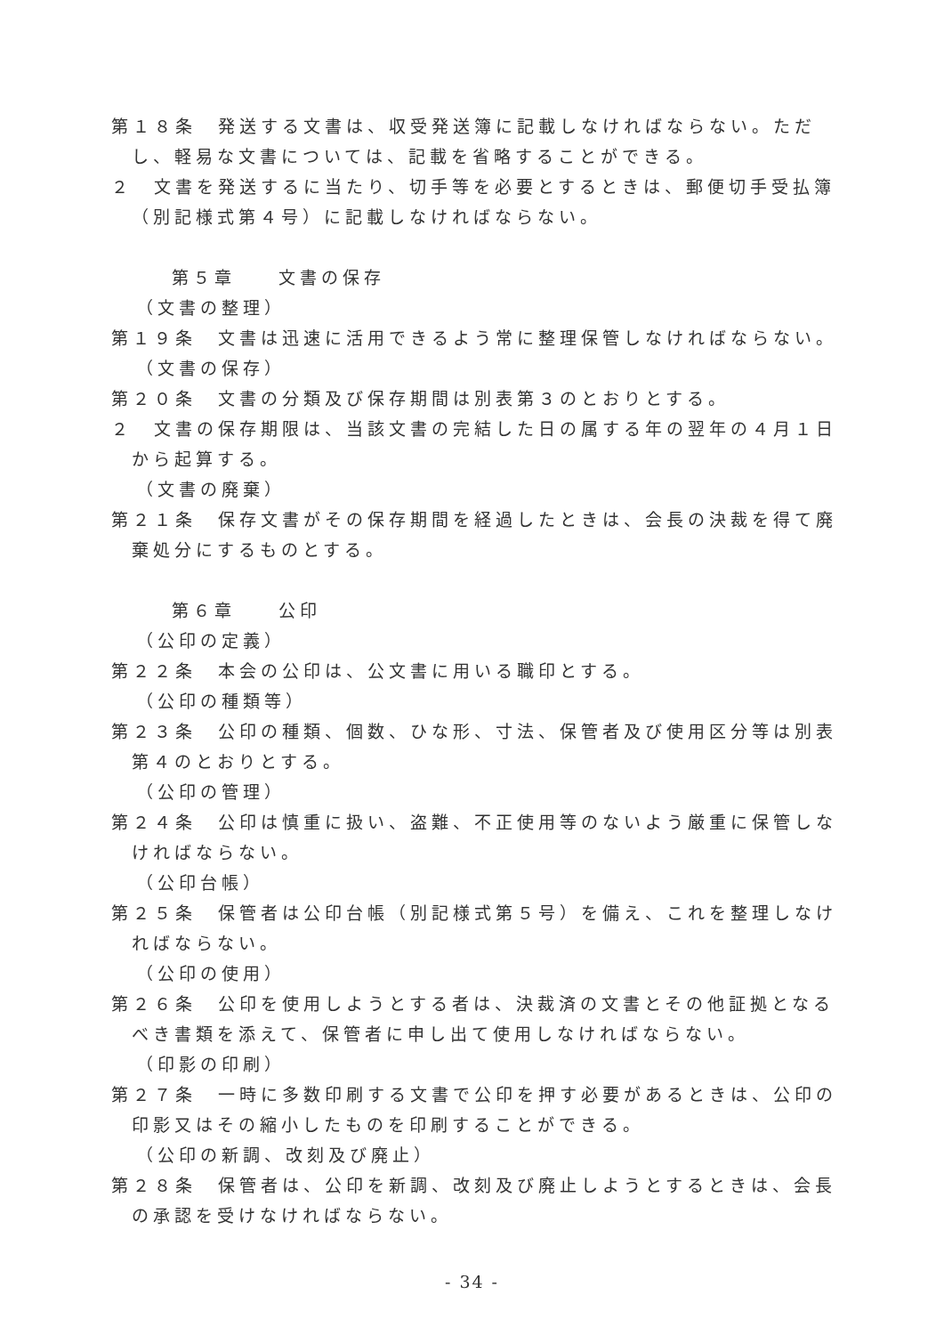第１８条　発送する文書は、収受発送簿に記載しなければならない。ただし、軽易な文書については、記載を省略することができる。
２　文書を発送するに当たり、切手等を必要とするときは、郵便切手受払簿（別記様式第４号）に記載しなければならない。
第５章　　文書の保存
（文書の整理）
第１９条　文書は迅速に活用できるよう常に整理保管しなければならない。
（文書の保存）
第２０条　文書の分類及び保存期間は別表第３のとおりとする。
２　文書の保存期限は、当該文書の完結した日の属する年の翌年の４月１日から起算する。
（文書の廃棄）
第２１条　保存文書がその保存期間を経過したときは、会長の決裁を得て廃棄処分にするものとする。
第６章　　公印
（公印の定義）
第２２条　本会の公印は、公文書に用いる職印とする。
（公印の種類等）
第２３条　公印の種類、個数、ひな形、寸法、保管者及び使用区分等は別表第４のとおりとする。
（公印の管理）
第２４条　公印は慎重に扱い、盗難、不正使用等のないよう厳重に保管しなければならない。
（公印台帳）
第２５条　保管者は公印台帳（別記様式第５号）を備え、これを整理しなければならない。
（公印の使用）
第２６条　公印を使用しようとする者は、決裁済の文書とその他証拠となるべき書類を添えて、保管者に申し出て使用しなければならない。
（印影の印刷）
第２７条　一時に多数印刷する文書で公印を押す必要があるときは、公印の印影又はその縮小したものを印刷することができる。
（公印の新調、改刻及び廃止）
第２８条　保管者は、公印を新調、改刻及び廃止しようとするときは、会長の承認を受けなければならない。
- 34 -